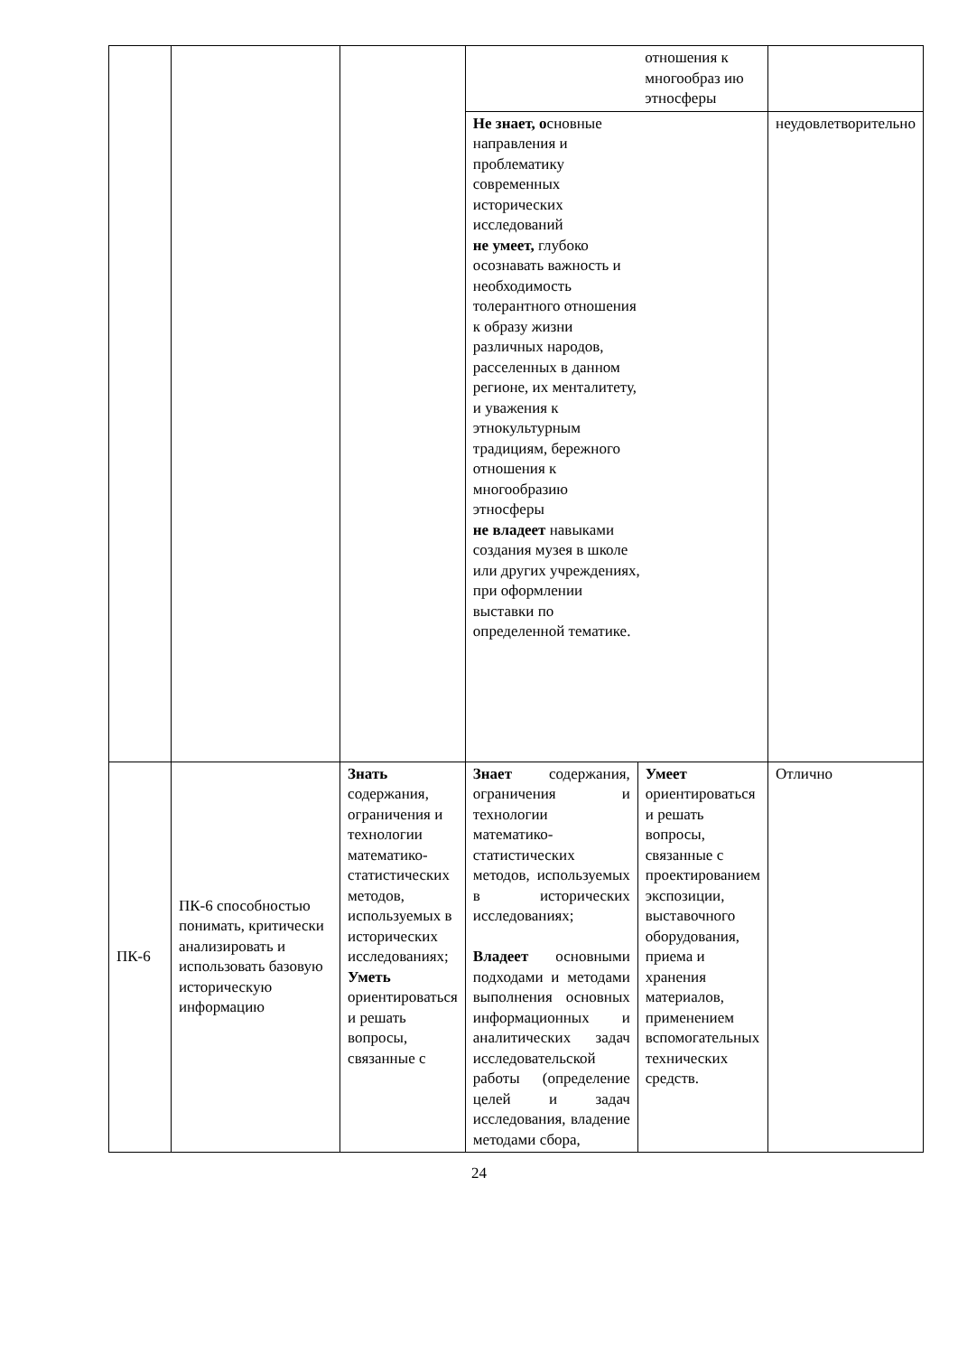| | | | | отношения к многообраз ию этносферы | |
| | | | Не знает, о сновные направления и проблематику современных исторических исследований не умеет, глубоко осознавать важность и необходимость толерантного отношения к образу жизни различных народов, расселенных в данном регионе, их менталитету, и уважения к этнокультурным традициям, бережного отношения к многообразию этносферы не владеет навыками создания музея в школе или других учреждениях, при оформлении выставки по определенной тематике. | | неудовлетворительно |
| ПК-6 | ПК-6 способностью понимать, критически анализировать и использовать базовую историческую информацию | Знать содержания, ограничения и технологии математико-статистических методов, используемых в исторических исследованиях; Уметь ориентироваться и решать вопросы, связанные с | Знает содержания, ограничения и технологии математико-статистических методов, используемых в исторических исследованиях; Владеет основными подходами и методами выполнения основных информационных и аналитических задач исследовательской работы (определение целей и задач исследования, владение методами сбора, | Умеет ориентироваться и решать вопросы, связанные с проектированием экспозиции, выставочного оборудования, приема и хранения материалов, применением вспомогательных технических средств. | Отлично |
24